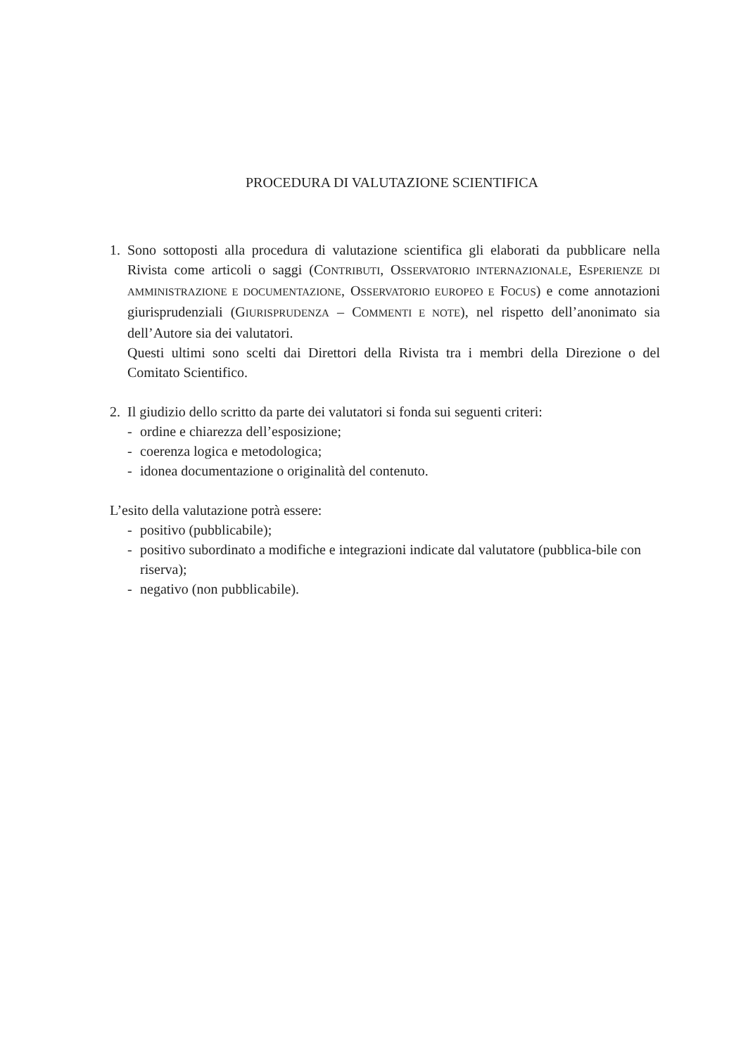PROCEDURA DI VALUTAZIONE SCIENTIFICA
1. Sono sottoposti alla procedura di valutazione scientifica gli elaborati da pubblicare nella Rivista come articoli o saggi (CONTRIBUTI, OSSERVATORIO INTERNAZIONALE, ESPERIENZE DI AMMINISTRAZIONE E DOCUMENTAZIONE, OSSERVATORIO EUROPEO E FOCUS) e come annotazioni giurisprudenziali (GIURISPRUDENZA – COMMENTI E NOTE), nel rispetto dell’anonimato sia dell’Autore sia dei valutatori.
Questi ultimi sono scelti dai Direttori della Rivista tra i membri della Direzione o del Comitato Scientifico.
2. Il giudizio dello scritto da parte dei valutatori si fonda sui seguenti criteri:
- ordine e chiarezza dell’esposizione;
- coerenza logica e metodologica;
- idonea documentazione o originalità del contenuto.
L’esito della valutazione potrà essere:
- positivo (pubblicabile);
- positivo subordinato a modifiche e integrazioni indicate dal valutatore (pubblica-bile con riserva);
- negativo (non pubblicabile).